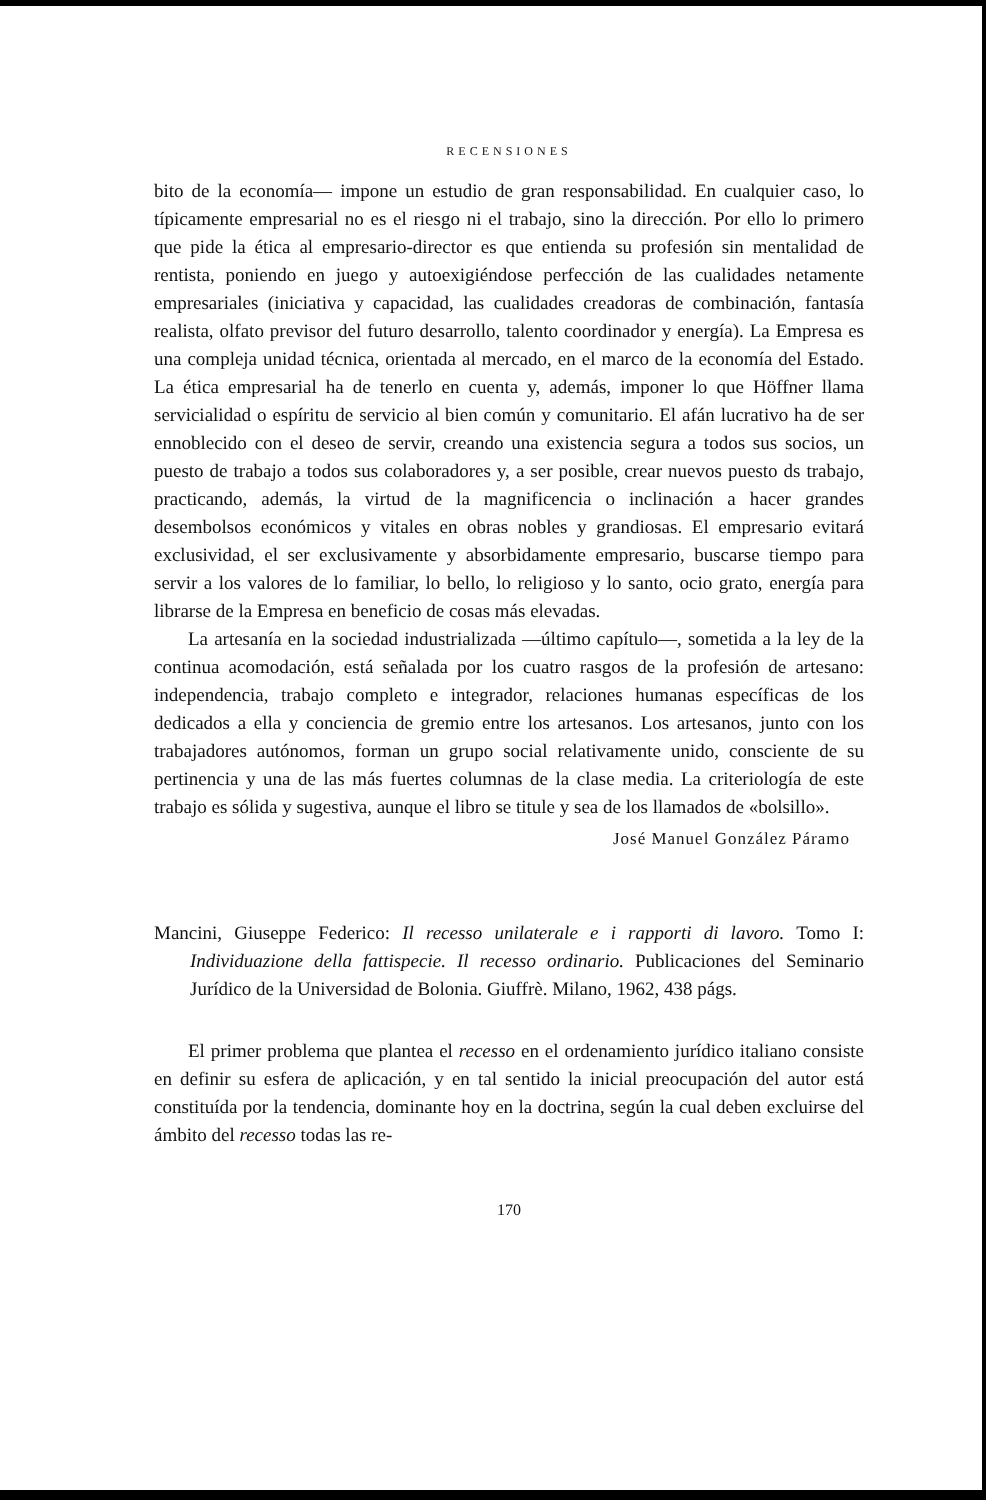RECENSIONES
bito de la economía— impone un estudio de gran responsabilidad. En cualquier caso, lo típicamente empresarial no es el riesgo ni el trabajo, sino la dirección. Por ello lo primero que pide la ética al empresario-director es que entienda su profesión sin mentalidad de rentista, poniendo en juego y autoexigiéndose perfección de las cualidades netamente empresariales (iniciativa y capacidad, las cualidades creadoras de combinación, fantasía realista, olfato previsor del futuro desarrollo, talento coordinador y energía). La Empresa es una compleja unidad técnica, orientada al mercado, en el marco de la economía del Estado. La ética empresarial ha de tenerlo en cuenta y, además, imponer lo que Höffner llama servicialidad o espíritu de servicio al bien común y comunitario. El afán lucrativo ha de ser ennoblecido con el deseo de servir, creando una existencia segura a todos sus socios, un puesto de trabajo a todos sus colaboradores y, a ser posible, crear nuevos puesto ds trabajo, practicando, además, la virtud de la magnificencia o inclinación a hacer grandes desembolsos económicos y vitales en obras nobles y grandiosas. El empresario evitará exclusividad, el ser exclusivamente y absorbidamente empresario, buscarse tiempo para servir a los valores de lo familiar, lo bello, lo religioso y lo santo, ocio grato, energía para librarse de la Empresa en beneficio de cosas más elevadas.
La artesanía en la sociedad industrializada —último capítulo—, sometida a la ley de la continua acomodación, está señalada por los cuatro rasgos de la profesión de artesano: independencia, trabajo completo e integrador, relaciones humanas específicas de los dedicados a ella y conciencia de gremio entre los artesanos. Los artesanos, junto con los trabajadores autónomos, forman un grupo social relativamente unido, consciente de su pertinencia y una de las más fuertes columnas de la clase media. La criteriología de este trabajo es sólida y sugestiva, aunque el libro se titule y sea de los llamados de «bolsillo».
José Manuel González Páramo
Mancini, Giuseppe Federico: Il recesso unilaterale e i rapporti di lavoro. Tomo I: Individuazione della fattispecie. Il recesso ordinario. Publicaciones del Seminario Jurídico de la Universidad de Bolonia. Giuffrè. Milano, 1962, 438 págs.
El primer problema que plantea el recesso en el ordenamiento jurídico italiano consiste en definir su esfera de aplicación, y en tal sentido la inicial preocupación del autor está constituída por la tendencia, dominante hoy en la doctrina, según la cual deben excluirse del ámbito del recesso todas las re-
170